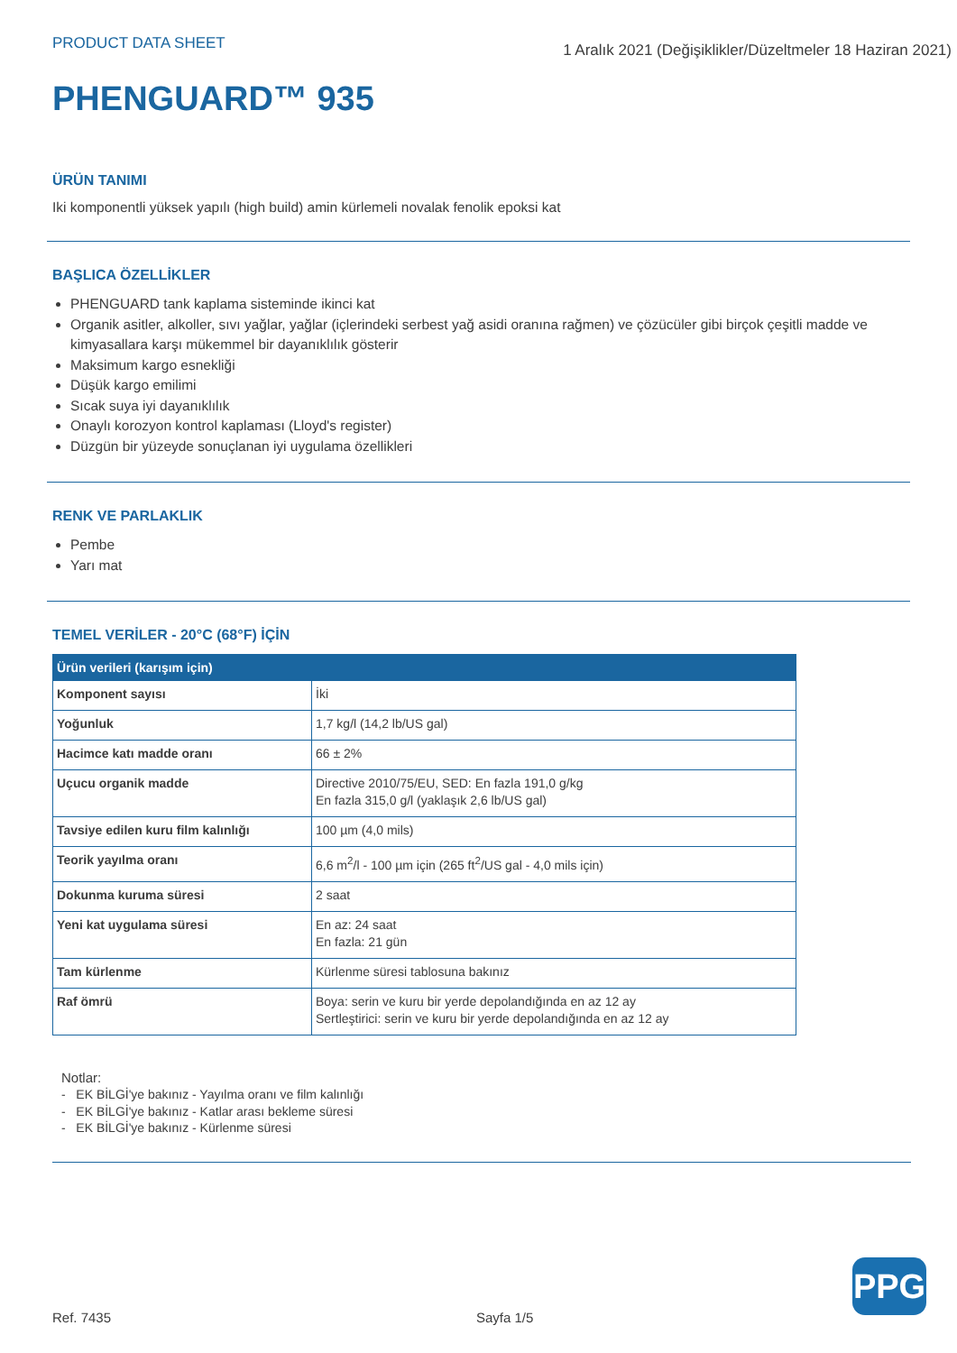PRODUCT DATA SHEET
1 Aralık 2021 (Değişiklikler/Düzeltmeler 18 Haziran 2021)
PHENGUARD™ 935
ÜRÜN TANIMI
Iki komponentli yüksek yapılı (high build) amin kürlemeli novalak fenolik epoksi kat
BAŞLICA ÖZELLİKLER
PHENGUARD tank kaplama sisteminde ikinci kat
Organik asitler, alkoller, sıvı yağlar, yağlar (içlerindeki serbest yağ asidi oranına rağmen) ve çözücüler gibi birçok çeşitli madde ve kimyasallara karşı mükemmel bir dayanıklılık gösterir
Maksimum kargo esnekliği
Düşük kargo emilimi
Sıcak suya iyi dayanıklılık
Onaylı korozyon kontrol kaplaması (Lloyd's register)
Düzgün bir yüzeyde sonuçlanan iyi uygulama özellikleri
RENK VE PARLAKLIK
Pembe
Yarı mat
TEMEL VERİLER - 20°C (68°F) İÇİN
| Ürün verileri (karışım için) | |
| --- | --- |
| Komponent sayısı | İki |
| Yoğunluk | 1,7 kg/l (14,2 lb/US gal) |
| Hacimce katı madde oranı | 66 ± 2% |
| Uçucu organik madde | Directive 2010/75/EU, SED: En fazla 191,0 g/kg En fazla 315,0 g/l (yaklaşık 2,6 lb/US gal) |
| Tavsiye edilen kuru film kalınlığı | 100 µm (4,0 mils) |
| Teorik yayılma oranı | 6,6 m<sup>2</sup>/l - 100 µm için (265 ft<sup>2</sup>/US gal - 4,0 mils için) |
| Dokunma kuruma süresi | 2 saat |
| Yeni kat uygulama süresi | En az: 24 saat En fazla: 21 gün |
| Tam kürlenme | Kürlenme süresi tablosuna bakınız |
| Raf ömrü | Boya: serin ve kuru bir yerde depolandığında en az 12 ay Sertleştirici: serin ve kuru bir yerde depolandığında en az 12 ay |
Notlar:
- EK BİLGİ'ye bakınız - Yayılma oranı ve film kalınlığı
- EK BİLGİ'ye bakınız - Katlar arası bekleme süresi
- EK BİLGİ'ye bakınız - Kürlenme süresi
PPG
Ref. 7435 Sayfa 1/5